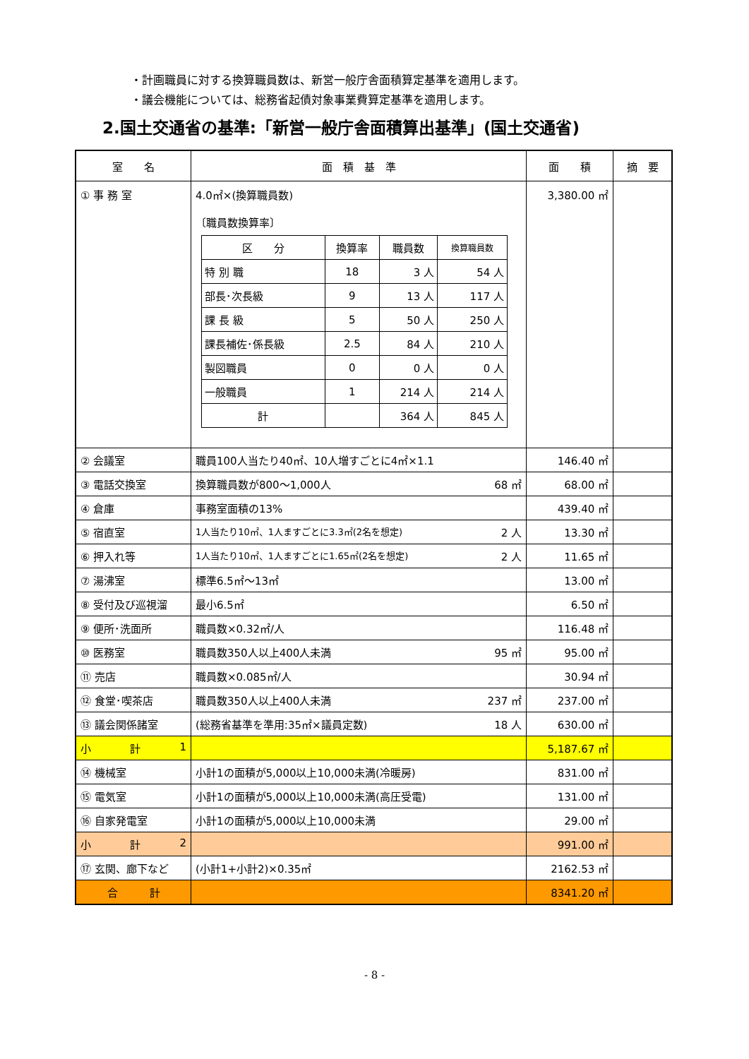・計画職員に対する換算職員数は、新営一般庁舎面積算定基準を適用します。
・議会機能については、総務省起債対象事業費算定基準を適用します。
2.国土交通省の基準:「新営一般庁舎面積算出基準」(国土交通省)
| 室 名 | 面 積 基 準 | 面 積 | 摘 要 |
| --- | --- | --- | --- |
| ① 事 務 室 | 4.0㎡×(換算職員数) 〔職員数換算率〕 / 区 分 / 換算率 / 職員数 / 換算職員数 / / --- / --- / --- / --- / / 特 別 職 / 18 / 3 人 / 54 人 / / 部長･次長級 / 9 / 13 人 / 117 人 / / 課 長 級 / 5 / 50 人 / 250 人 / / 課長補佐･係長級 / 2.5 / 84 人 / 210 人 / / 製図職員 / 0 / 0 人 / 0 人 / / 一般職員 / 1 / 214 人 / 214 人 / / 計 / / 364 人 / 845 人 / | 3,380.00 ㎡ | |
| ② 会議室 | 職員100人当たり40㎡、10人増すごとに4㎡×1.1 | 146.40 ㎡ | |
| ③ 電話交換室 | 換算職員数が800～1,000人 68 ㎡ | 68.00 ㎡ | |
| ④ 倉庫 | 事務室面積の13% | 439.40 ㎡ | |
| ⑤ 宿直室 | 1人当たり10㎡、1人ますごとに3.3㎡(2名を想定) 2 人 | 13.30 ㎡ | |
| ⑥ 押入れ等 | 1人当たり10㎡、1人ますごとに1.65㎡(2名を想定) 2 人 | 11.65 ㎡ | |
| ⑦ 湯沸室 | 標準6.5㎡～13㎡ | 13.00 ㎡ | |
| ⑧ 受付及び巡視溜 | 最小6.5㎡ | 6.50 ㎡ | |
| ⑨ 便所･洗面所 | 職員数×0.32㎡/人 | 116.48 ㎡ | |
| ⑩ 医務室 | 職員数350人以上400人未満 95 ㎡ | 95.00 ㎡ | |
| ⑪ 売店 | 職員数×0.085㎡/人 | 30.94 ㎡ | |
| ⑫ 食堂･喫茶店 | 職員数350人以上400人未満 237 ㎡ | 237.00 ㎡ | |
| ⑬ 議会関係諸室 | (総務省基準を準用:35㎡×議員定数) 18 人 | 630.00 ㎡ | |
| 小 計 1 | | 5,187.67 ㎡ | |
| ⑭ 機械室 | 小計1の面積が5,000以上10,000未満(冷暖房) | 831.00 ㎡ | |
| ⑮ 電気室 | 小計1の面積が5,000以上10,000未満(高圧受電) | 131.00 ㎡ | |
| ⑯ 自家発電室 | 小計1の面積が5,000以上10,000未満 | 29.00 ㎡ | |
| 小 計 2 | | 991.00 ㎡ | |
| ⑰ 玄関、廊下など | (小計1+小計2)×0.35㎡ | 2162.53 ㎡ | |
| 合 計 | | 8341.20 ㎡ | |
- 8 -